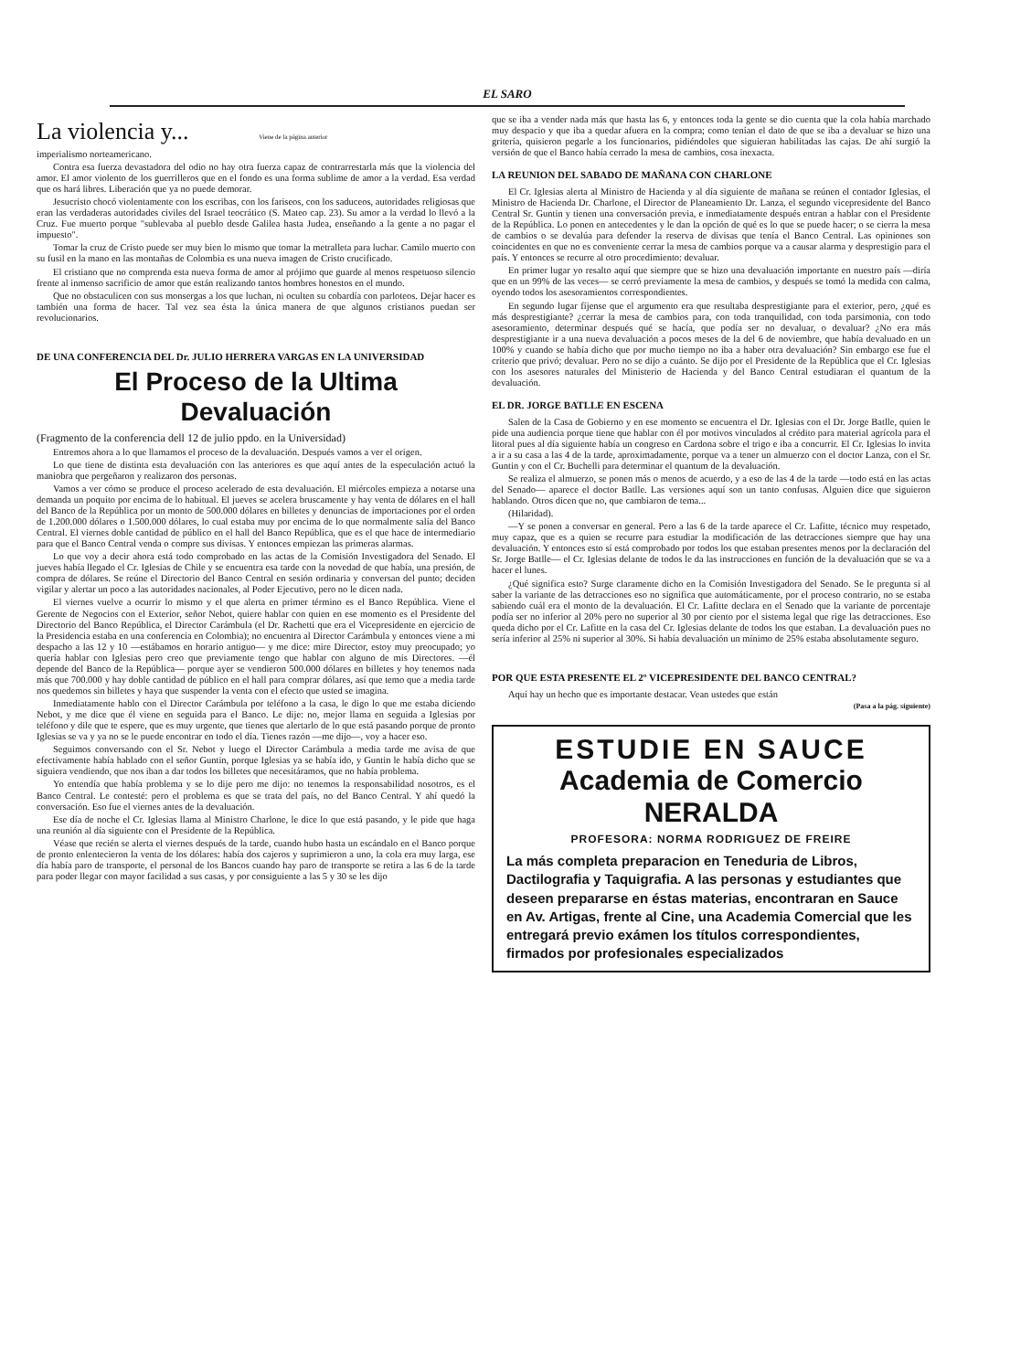EL SARO
La violencia y... Viene de la página anterior
imperialismo norteamericano.
Contra esa fuerza devastadora del odio no hay otra fuerza capaz de contrarrestarla más que la violencia del amor. El amor violento de los guerrilleros que en el fondo es una forma sublime de amor a la verdad. Esa verdad que os hará libres. Liberación que ya no puede demorar.
Jesucristo chocó violentamente con los escribas, con los fariseos, con los saduceos, autoridades religiosas que eran las verdaderas autoridades civiles del Israel teocrático (S. Mateo cap. 23). Su amor a la verdad lo llevó a la Cruz. Fue muerto porque "sublevaba al pueblo desde Galilea hasta Judea, enseñando a la gente a no pagar el impuesto".
Tomar la cruz de Cristo puede ser muy bien lo mismo que tomar la metralleta para luchar. Camilo muerto con su fusil en la mano en las montañas de Colombia es una nueva imagen de Cristo crucificado.
El cristiano que no comprenda esta nueva forma de amor al prójimo que guarde al menos respetuoso silencio frente al inmenso sacrificio de amor que están realizando tantos hombres honestos en el mundo.
Que no obstaculicen con sus monsergas a los que luchan, ni oculten su cobardía con parloteos. Dejar hacer es también una forma de hacer. Tal vez sea ésta la única manera de que algunos cristianos puedan ser revolucionarios.
DE UNA CONFERENCIA DEL Dr. JULIO HERRERA VARGAS EN LA UNIVERSIDAD
El Proceso de la Ultima Devaluación
(Fragmento de la conferencia dell 12 de julio ppdo. en la Universidad)
Entremos ahora a lo que llamamos el proceso de la devaluación. Después vamos a ver el origen.
Lo que tiene de distinta esta devaluación con las anteriores es que aquí antes de la especulación actuó la maniobra que pergeñaron y realizaron dos personas.
Vamos a ver cómo se produce el proceso acelerado de esta devaluación. El miércoles empieza a notarse una demanda un poquito por encima de lo habitual. El jueves se acelera bruscamente y hay venta de dólares en el hall del Banco de la República por un monto de 500.000 dólares en billetes y denuncias de importaciones por el orden de 1.200.000 dólares o 1.500.000 dólares, lo cual estaba muy por encima de lo que normalmente salía del Banco Central. El viernes doble cantidad de público en el hall del Banco República, que es el que hace de intermediario para que el Banco Central venda o compre sus divisas. Y entonces empiezan las primeras alarmas.
Lo que voy a decir ahora está todo comprobado en las actas de la Comisión Investigadora del Senado. El jueves había llegado el Cr. Iglesias de Chile y se encuentra esa tarde con la novedad de que había, una presión, de compra de dólares. Se reúne el Directorio del Banco Central en sesión ordinaria y conversan del punto; deciden vigilar y alertar un poco a las autoridades nacionales, al Poder Ejecutivo, pero no le dicen nada.
El viernes vuelve a ocurrir lo mismo y el que alerta en primer término es el Banco República. Viene el Gerente de Negocios con el Exterior, señor Nebot, quiere hablar con quien en ese momento es el Presidente del Directorio del Banco República, el Director Carámbula (el Dr. Rachetti que era el Vicepresidente en ejercicio de la Presidencia estaba en una conferencia en Colombia); no encuentra al Director Carámbula y entonces viene a mi despacho a las 12 y 10 —estábamos en horario antiguo— y me dice: mire Director, estoy muy preocupado; yo quería hablar con Iglesias pero creo que previamente tengo que hablar con alguno de mis Directores. —él depende del Banco de la República— porque ayer se vendieron 500.000 dólares en billetes y hoy tenemos nada más que 700.000 y hay doble cantidad de público en el hall para comprar dólares, así que temo que a media tarde nos quedemos sin billetes y haya que suspender la venta con el efecto que usted se imagina.
Inmediatamente hablo con el Director Carámbula por teléfono a la casa, le digo lo que me estaba diciendo Nebot, y me dice que él viene en seguida para el Banco. Le dije: no, mejor llama en seguida a Iglesias por teléfono y dile que te espere, que es muy urgente, que tienes que alertarlo de lo que está pasando porque de pronto Iglesias se va y ya no se le puede encontrar en todo el día. Tienes razón —me dijo—, voy a hacer eso.
Seguimos conversando con el Sr. Nebot y luego el Director Carámbula a media tarde me avisa de que efectivamente había hablado con el señor Guntin, porque Iglesias ya se había ido, y Guntin le había dicho que se siguiera vendiendo, que nos iban a dar todos los billetes que necesitáramos, que no había problema.
Yo entendía que había problema y se lo dije pero me dijo: no tenemos la responsabilidad nosotros, es el Banco Central. Le contesté: pero el problema es que se trata del país, no del Banco Central. Y ahí quedó la conversación. Eso fue el viernes antes de la devaluación.
Ese día de noche el Cr. Iglesias llama al Ministro Charlone, le dice lo que está pasando, y le pide que haga una reunión al día siguiente con el Presidente de la República.
Véase que recién se alerta el viernes después de la tarde, cuando hubo hasta un escándalo en el Banco porque de pronto enlentecieron la venta de los dólares: había dos cajeros y suprimieron a uno, la cola era muy larga, ese día había paro de transporte, el personal de los Bancos cuando hay paro de transporte se retira a las 6 de la tarde para poder llegar con mayor facilidad a sus casas, y por consiguiente a las 5 y 30 se les dijo
que se iba a vender nada más que hasta las 6, y entonces toda la gente se dio cuenta que la cola había marchado muy despacio y que iba a quedar afuera en la compra; como tenían el dato de que se iba a devaluar se hizo una gritería, quisieron pegarle a los funcionarios, pidiéndoles que siguieran habilitadas las cajas. De ahí surgió la versión de que el Banco había cerrado la mesa de cambios, cosa inexacta.
LA REUNION DEL SABADO DE MAÑANA CON CHARLONE
El Cr. Iglesias alerta al Ministro de Hacienda y al día siguiente de mañana se reúnen el contador Iglesias, el Ministro de Hacienda Dr. Charlone, el Director de Planeamiento Dr. Lanza, el segundo vicepresidente del Banco Central Sr. Guntin y tienen una conversación previa, e inmediatamente después entran a hablar con el Presidente de la República. Lo ponen en antecedentes y le dan la opción de qué es lo que se puede hacer; o se cierra la mesa de cambios o se devalúa para defender la reserva de divisas que tenía el Banco Central. Las opiniones son coincidentes en que no es conveniente cerrar la mesa de cambios porque va a causar alarma y desprestigio para el país. Y entonces se recurre al otro procedimiento: devaluar.
En primer lugar yo resalto aquí que siempre que se hizo una devaluación importante en nuestro país —diría que en un 99% de las veces— se cerró previamente la mesa de cambios, y después se tomó la medida con calma, oyendo todos los asesoramientos correspondientes.
En segundo lugar fíjense que el argumento era que resultaba desprestigiante para el exterior, pero, ¿qué es más desprestigiante? ¿cerrar la mesa de cambios para, con toda tranquilidad, con toda parsimonia, con todo asesoramiento, determinar después qué se hacía, que podía ser no devaluar, o devaluar? ¿No era más desprestigiante ir a una nueva devaluación a pocos meses de la del 6 de noviembre, que había devaluado en un 100% y cuando se había dicho que por mucho tiempo no iba a haber otra devaluación? Sin embargo ese fue el criterio que privó; devaluar. Pero no se dijo a cuánto. Se dijo por el Presidente de la República que el Cr. Iglesias con los asesores naturales del Ministerio de Hacienda y del Banco Central estudiaran el quantum de la devaluación.
EL DR. JORGE BATLLE EN ESCENA
Salen de la Casa de Gobierno y en ese momento se encuentra el Dr. Iglesias con el Dr. Jorge Batlle, quien le pide una audiencia porque tiene que hablar con él por motivos vinculados al crédito para material agrícola para el litoral pues al día siguiente había un congreso en Cardona sobre el trigo e iba a concurrir. El Cr. Iglesias lo invita a ir a su casa a las 4 de la tarde, aproximadamente, porque va a tener un almuerzo con el doctor Lanza, con el Sr. Guntin y con el Cr. Buchelli para determinar el quantum de la devaluación.
Se realiza el almuerzo, se ponen más o menos de acuerdo, y a eso de las 4 de la tarde —todo está en las actas del Senado— aparece el doctor Batlle. Las versiones aquí son un tanto confusas. Alguien dice que siguieron hablando. Otros dicen que no, que cambiaron de tema...
(Hilaridad).
—Y se ponen a conversar en general. Pero a las 6 de la tarde aparece el Cr. Lafitte, técnico muy respetado, muy capaz, que es a quien se recurre para estudiar la modificación de las detracciones siempre que hay una devaluación. Y entonces esto sí está comprobado por todos los que estaban presentes menos por la declaración del Sr. Jorge Batlle— el Cr. Iglesias delante de todos le da las instrucciones en función de la devaluación que se va a hacer el lunes.
¿Qué significa esto? Surge claramente dicho en la Comisión Investigadora del Senado. Se le pregunta si al saber la variante de las detracciones eso no significa que automáticamente, por el proceso contrario, no se estaba sabiendo cuál era el monto de la devaluación. El Cr. Lafitte declara en el Senado que la variante de porcentaje podía ser no inferior al 20% pero no superior al 30 por ciento por el sistema legal que rige las detracciones. Eso queda dicho por el Cr. Lafitte en la casa del Cr. Iglesias delante de todos los que estaban. La devaluación pues no sería inferior al 25% ni superior al 30%. Si había devaluación un mínimo de 25% estaba absolutamente seguro.
POR QUE ESTA PRESENTE EL 2º VICEPRESIDENTE DEL BANCO CENTRAL?
Aquí hay un hecho que es importante destacar. Vean ustedes que están
(Pasa a la pág. siguiente)
ESTUDIE EN SAUCE
Academia de Comercio NERALDA
PROFESORA: NORMA RODRIGUEZ DE FREIRE
La más completa preparacion en Teneduria de Libros, Dactilografia y Taquigrafia. A las personas y estudiantes que deseen prepararse en éstas materias, encontraran en Sauce en Av. Artigas, frente al Cine, una Academia Comercial que les entregará previo exámen los títulos correspondientes, firmados por profesionales especializados